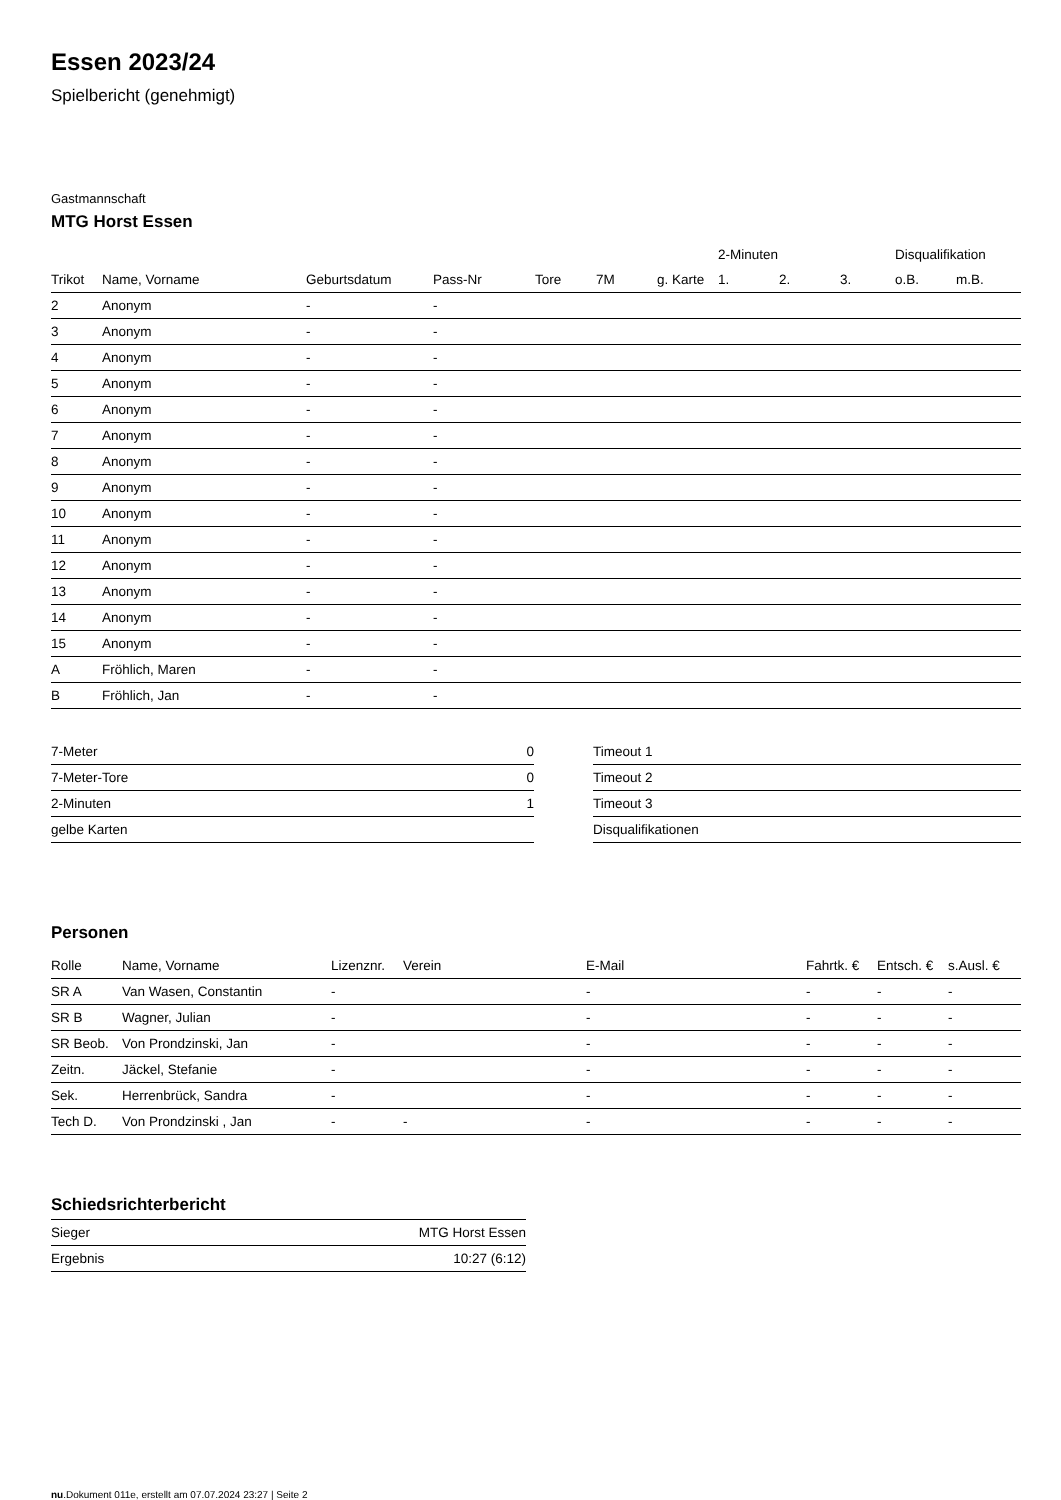Essen 2023/24
Spielbericht (genehmigt)
Gastmannschaft
MTG Horst Essen
| | | | | | | | 2-Minuten | | | Disqualifikation | |
| --- | --- | --- | --- | --- | --- | --- | --- | --- | --- | --- | --- |
| Trikot | Name, Vorname | Geburtsdatum | Pass-Nr | Tore | 7M | g. Karte | 1. | 2. | 3. | o.B. | m.B. |
| 2 | Anonym | - | - | | | | | | | | |
| 3 | Anonym | - | - | | | | | | | | |
| 4 | Anonym | - | - | | | | | | | | |
| 5 | Anonym | - | - | | | | | | | | |
| 6 | Anonym | - | - | | | | | | | | |
| 7 | Anonym | - | - | | | | | | | | |
| 8 | Anonym | - | - | | | | | | | | |
| 9 | Anonym | - | - | | | | | | | | |
| 10 | Anonym | - | - | | | | | | | | |
| 11 | Anonym | - | - | | | | | | | | |
| 12 | Anonym | - | - | | | | | | | | |
| 13 | Anonym | - | - | | | | | | | | |
| 14 | Anonym | - | - | | | | | | | | |
| 15 | Anonym | - | - | | | | | | | | |
| A | Fröhlich, Maren | - | - | | | | | | | | |
| B | Fröhlich, Jan | - | - | | | | | | | | |
| 7-Meter | 0 |
| 7-Meter-Tore | 0 |
| 2-Minuten | 1 |
| gelbe Karten | |
| Timeout 1 |
| Timeout 2 |
| Timeout 3 |
| Disqualifikationen |
Personen
| Rolle | Name, Vorname | Lizenznr. | Verein | E-Mail | Fahrtk. € | Entsch. € | s.Ausl. € |
| --- | --- | --- | --- | --- | --- | --- | --- |
| SR A | Van Wasen, Constantin | - | | - | - | - | - |
| SR B | Wagner, Julian | - | | - | - | - | - |
| SR Beob. | Von Prondzinski, Jan | - | | - | - | - | - |
| Zeitn. | Jäckel, Stefanie | - | | - | - | - | - |
| Sek. | Herrenbrück, Sandra | - | | - | - | - | - |
| Tech D. | Von Prondzinski , Jan | - | - | - | - | - | - |
Schiedsrichterbericht
| Sieger | MTG Horst Essen |
| Ergebnis | 10:27 (6:12) |
nu.Dokument 011e, erstellt am 07.07.2024 23:27 | Seite 2